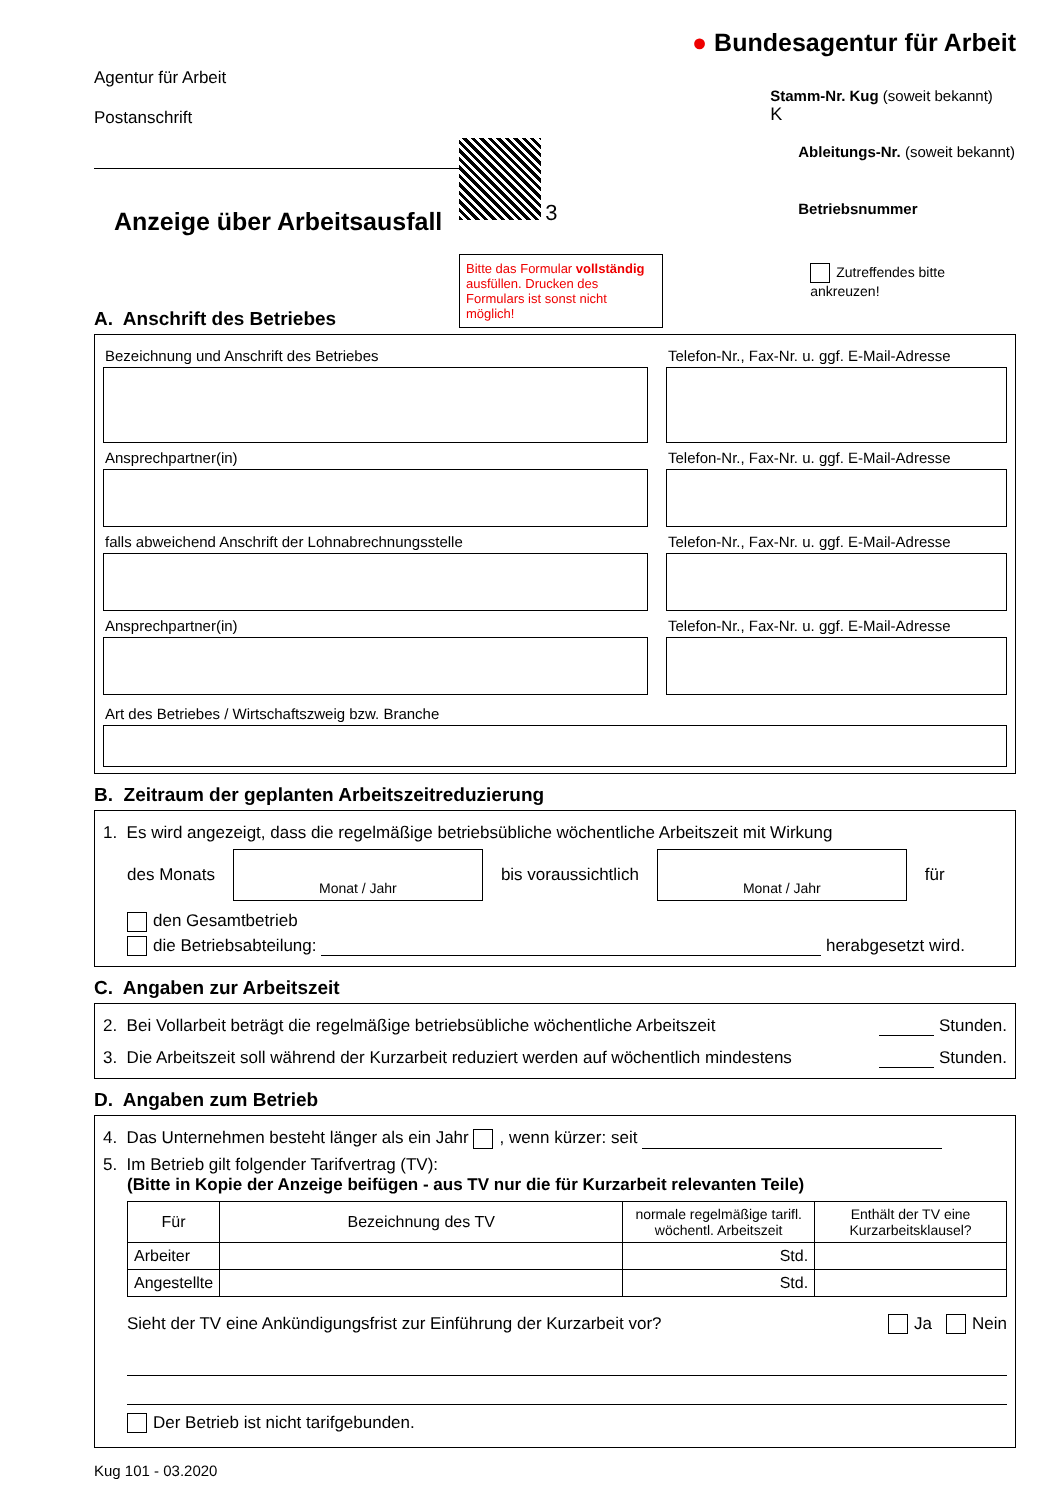Agentur für Arbeit
Postanschrift
Anzeige über Arbeitsausfall
3
Bitte das Formular vollständig ausfüllen. Drucken des Formulars ist sonst nicht möglich!
● Bundesagentur für Arbeit
Stamm-Nr. Kug (soweit bekannt)
K
Ableitungs-Nr. (soweit bekannt)
Betriebsnummer
Zutreffendes bitte ankreuzen!
A. Anschrift des Betriebes
Bezeichnung und Anschrift des Betriebes
Telefon-Nr., Fax-Nr. u. ggf. E-Mail-Adresse
Ansprechpartner(in) Telefon-Nr., Fax-Nr. u. ggf. E-Mail-Adresse
falls abweichend Anschrift der Lohnabrechnungsstelle
Telefon-Nr., Fax-Nr. u. ggf. E-Mail-Adresse
Ansprechpartner(in) Telefon-Nr., Fax-Nr. u. ggf. E-Mail-Adresse
Art des Betriebes / Wirtschaftszweig bzw. Branche
B. Zeitraum der geplanten Arbeitszeitreduzierung
1. Es wird angezeigt, dass die regelmäßige betriebsübliche wöchentliche Arbeitszeit mit Wirkung
des Monats
Monat / Jahr
bis voraussichtlich
Monat / Jahr
für
den Gesamtbetrieb
die Betriebsabteilung: herabgesetzt wird.
C. Angaben zur Arbeitszeit
2. Bei Vollarbeit beträgt die regelmäßige betriebsübliche wöchentliche Arbeitszeit Stunden.
3. Die Arbeitszeit soll während der Kurzarbeit reduziert werden auf wöchentlich mindestens Stunden.
D. Angaben zum Betrieb
4. Das Unternehmen besteht länger als ein Jahr , wenn kürzer: seit
5. Im Betrieb gilt folgender Tarifvertrag (TV):
(Bitte in Kopie der Anzeige beifügen - aus TV nur die für Kurzarbeit relevanten Teile)
| Für | Bezeichnung des TV | normale regelmäßige tarifl. wöchentl. Arbeitszeit | Enthält der TV eine Kurzarbeitsklausel? |
| --- | --- | --- | --- |
| Arbeiter | | Std. | |
| Angestellte | | Std. | |
Sieht der TV eine Ankündigungsfrist zur Einführung der Kurzarbeit vor? Ja Nein
Der Betrieb ist nicht tarifgebunden.
Kug 101 - 03.2020